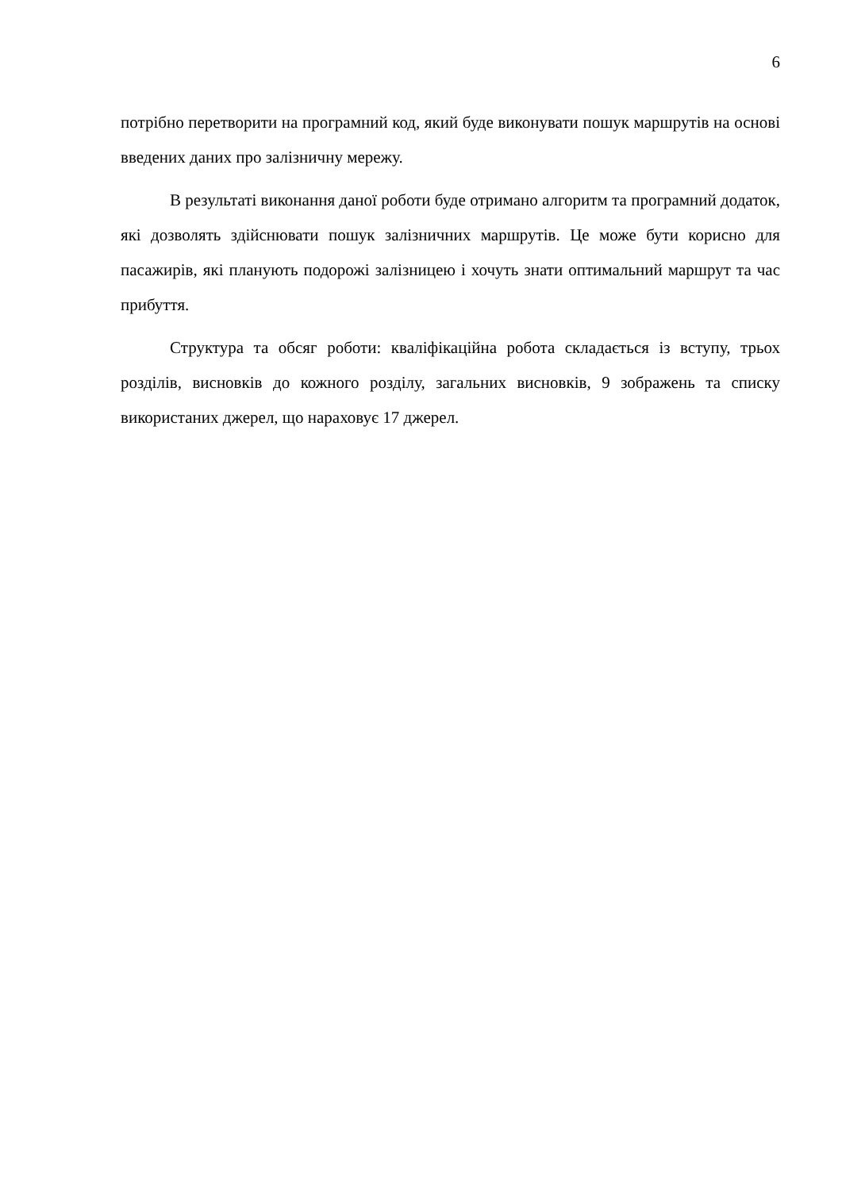6
потрібно перетворити на програмний код, який буде виконувати пошук маршрутів на основі введених даних про залізничну мережу.
В результаті виконання даної роботи буде отримано алгоритм та програмний додаток, які дозволять здійснювати пошук залізничних маршрутів. Це може бути корисно для пасажирів, які планують подорожі залізницею і хочуть знати оптимальний маршрут та час прибуття.
Структура та обсяг роботи: кваліфікаційна робота складається із вступу, трьох розділів, висновків до кожного розділу, загальних висновків, 9 зображень та списку використаних джерел, що нараховує 17 джерел.